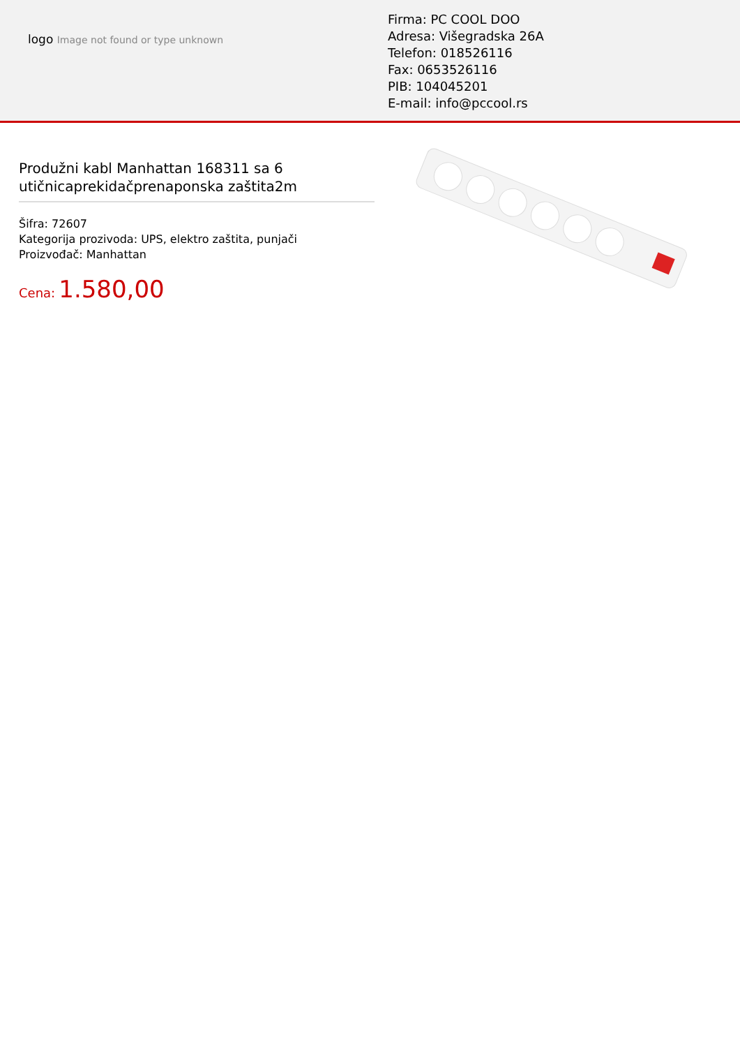logo Image not found or type unknown
Firma: PC COOL DOO
Adresa: Višegradska 26A
Telefon: 018526116
Fax: 0653526116
PIB: 104045201
E-mail: info@pccool.rs
Produžni kabl Manhattan 168311 sa 6 utičnicaprekidačprenaponska zaštita2m
Šifra: 72607
Kategorija prozivoda: UPS, elektro zaštita, punjači
Proizvođač: Manhattan
Cena: 1.580,00